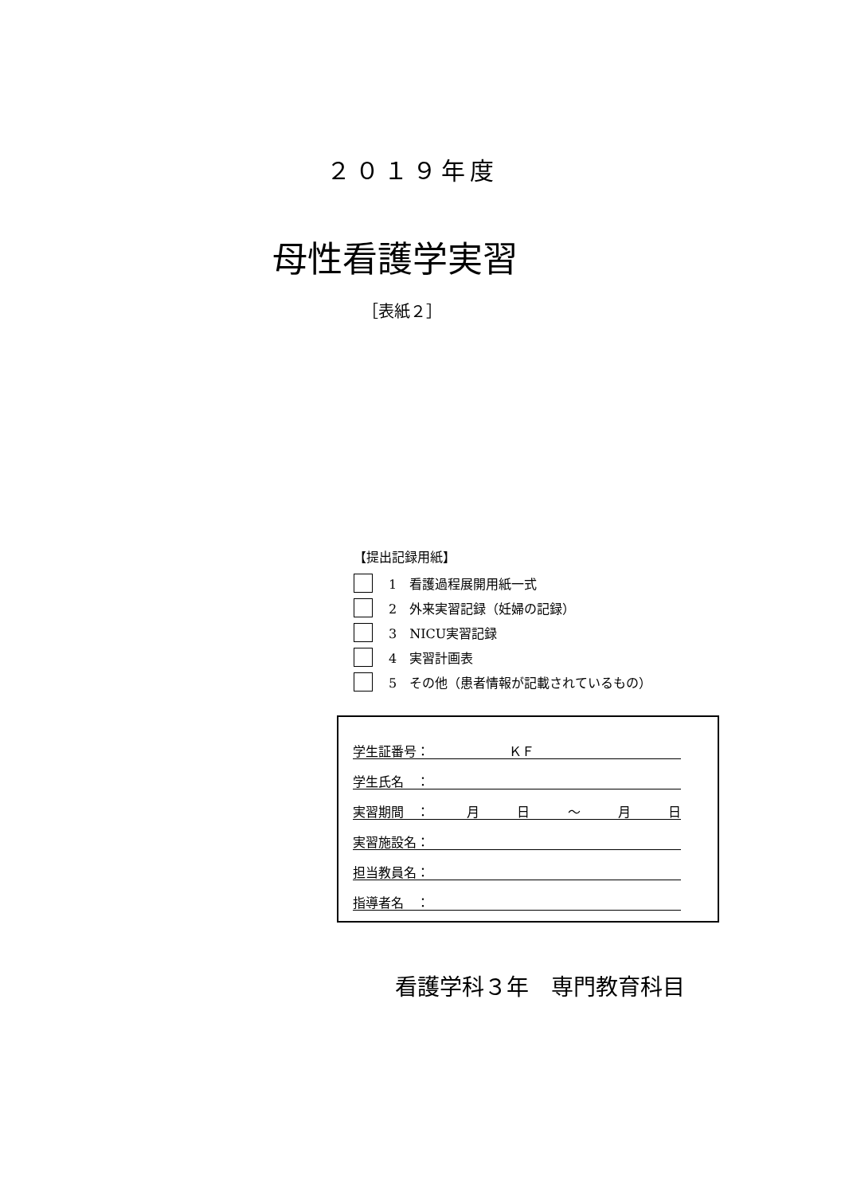２０１９年度
母性看護学実習
［表紙２］
【提出記録用紙】
1　看護過程展開用紙一式
2　外来実習記録（妊婦の記録）
3　NICU実習記録
4　実習計画表
5　その他（患者情報が記載されているもの）
学生証番号： ＫＦ
学生氏名　：
実習期間　： 月日 ～ 月日
実習施設名：
担当教員名：
指導者名　：
看護学科３年　専門教育科目